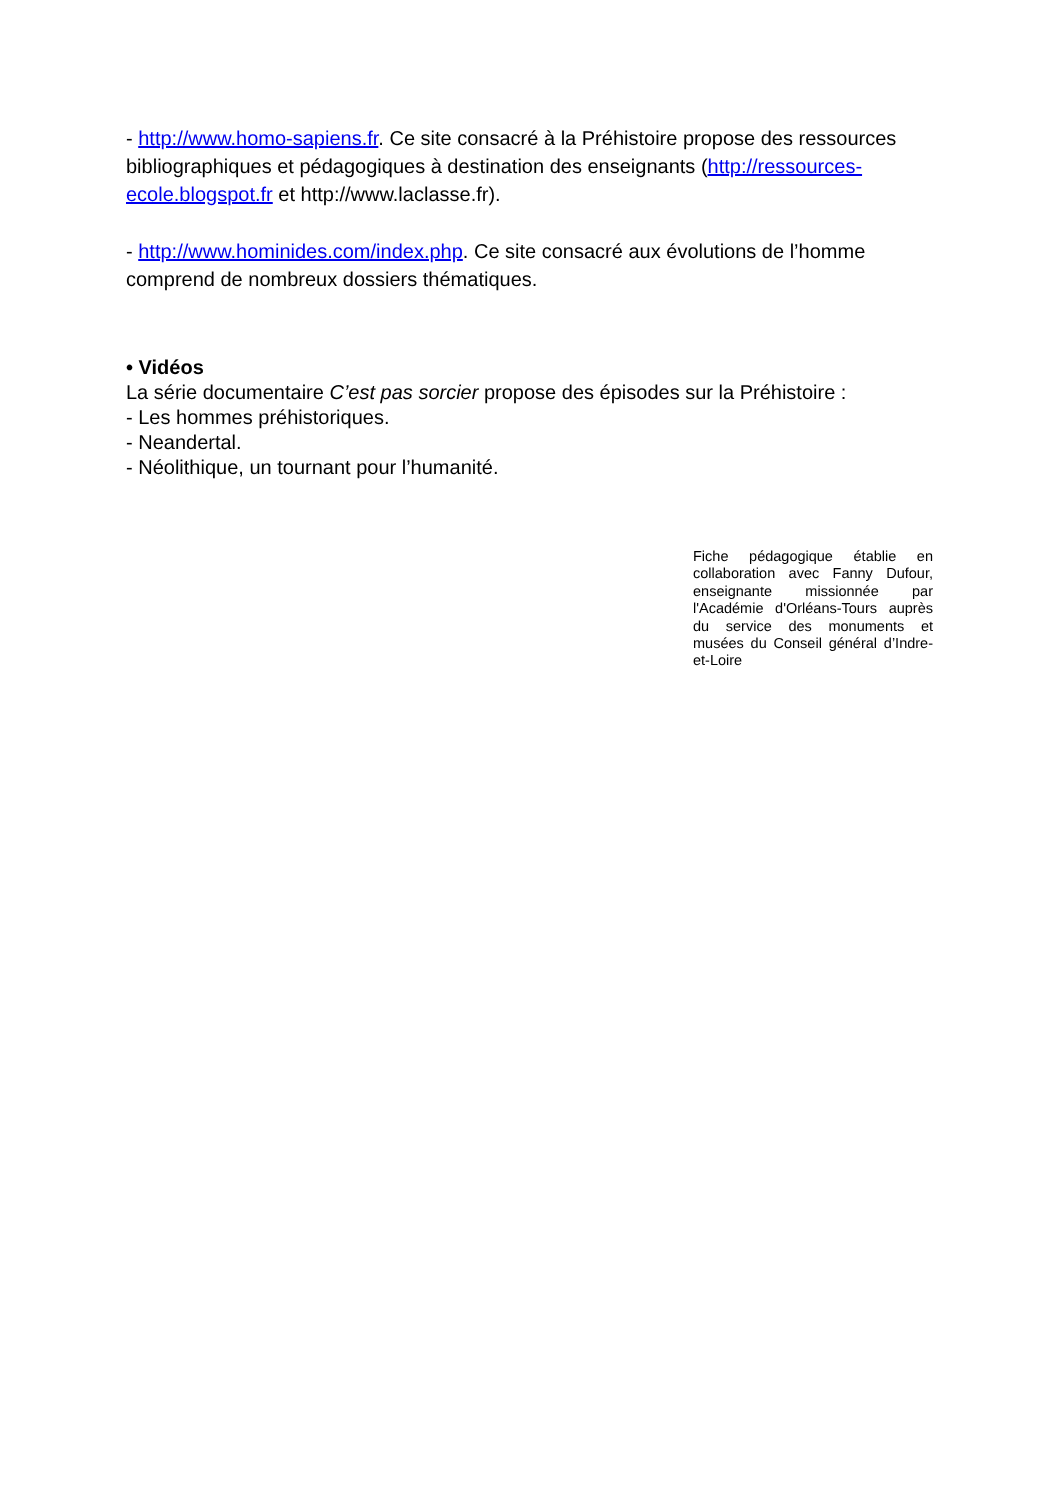- http://www.homo-sapiens.fr. Ce site consacré à la Préhistoire propose des ressources bibliographiques et pédagogiques à destination des enseignants (http://ressources-ecole.blogspot.fr et http://www.laclasse.fr).
- http://www.hominides.com/index.php. Ce site consacré aux évolutions de l’homme comprend de nombreux dossiers thématiques.
• Vidéos
La série documentaire C’est pas sorcier propose des épisodes sur la Préhistoire :
- Les hommes préhistoriques.
- Neandertal.
- Néolithique, un tournant pour l’humanité.
Fiche pédagogique établie en collaboration avec Fanny Dufour, enseignante missionnée par l'Académie d'Orléans-Tours auprès du service des monuments et musées du Conseil général d’Indre-et-Loire